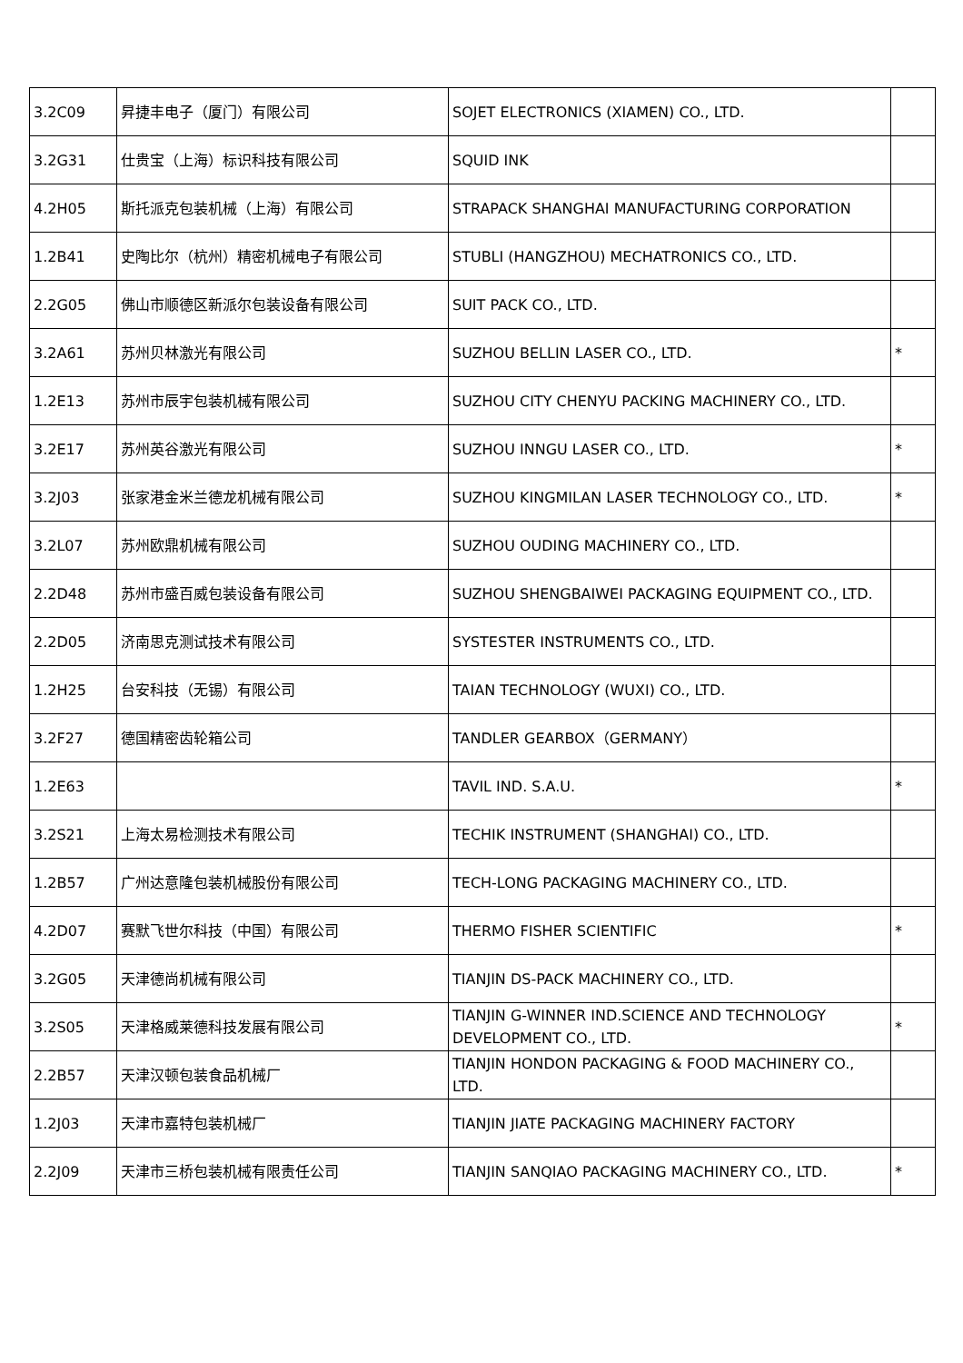| 3.2C09 | 昇捷丰电子（厦门）有限公司 | SOJET ELECTRONICS (XIAMEN) CO., LTD. | |
| 3.2G31 | 仕贵宝（上海）标识科技有限公司 | SQUID INK | |
| 4.2H05 | 斯托派克包装机械（上海）有限公司 | STRAPACK SHANGHAI MANUFACTURING CORPORATION | |
| 1.2B41 | 史陶比尔（杭州）精密机械电子有限公司 | STUBLI (HANGZHOU) MECHATRONICS CO., LTD. | |
| 2.2G05 | 佛山市顺德区新派尔包装设备有限公司 | SUIT PACK CO., LTD. | |
| 3.2A61 | 苏州贝林激光有限公司 | SUZHOU BELLIN LASER CO., LTD. | * |
| 1.2E13 | 苏州市辰宇包装机械有限公司 | SUZHOU CITY CHENYU PACKING MACHINERY CO., LTD. | |
| 3.2E17 | 苏州英谷激光有限公司 | SUZHOU INNGU LASER CO., LTD. | * |
| 3.2J03 | 张家港金米兰德龙机械有限公司 | SUZHOU KINGMILAN LASER TECHNOLOGY CO., LTD. | * |
| 3.2L07 | 苏州欧鼎机械有限公司 | SUZHOU OUDING MACHINERY CO., LTD. | |
| 2.2D48 | 苏州市盛百威包装设备有限公司 | SUZHOU SHENGBAIWEI PACKAGING EQUIPMENT CO., LTD. | |
| 2.2D05 | 济南思克测试技术有限公司 | SYSTESTER INSTRUMENTS CO., LTD. | |
| 1.2H25 | 台安科技（无锡）有限公司 | TAIAN TECHNOLOGY (WUXI) CO., LTD. | |
| 3.2F27 | 德国精密齿轮箱公司 | TANDLER GEARBOX（GERMANY） | |
| 1.2E63 | | TAVIL IND. S.A.U. | * |
| 3.2S21 | 上海太易检测技术有限公司 | TECHIK INSTRUMENT (SHANGHAI) CO., LTD. | |
| 1.2B57 | 广州达意隆包装机械股份有限公司 | TECH-LONG PACKAGING MACHINERY CO., LTD. | |
| 4.2D07 | 赛默飞世尔科技（中国）有限公司 | THERMO FISHER SCIENTIFIC | * |
| 3.2G05 | 天津德尚机械有限公司 | TIANJIN DS-PACK MACHINERY CO., LTD. | |
| 3.2S05 | 天津格威莱德科技发展有限公司 | TIANJIN G-WINNER IND.SCIENCE AND TECHNOLOGY DEVELOPMENT CO., LTD. | * |
| 2.2B57 | 天津汉顿包装食品机械厂 | TIANJIN HONDON PACKAGING & FOOD MACHINERY CO., LTD. | |
| 1.2J03 | 天津市嘉特包装机械厂 | TIANJIN JIATE PACKAGING MACHINERY FACTORY | |
| 2.2J09 | 天津市三桥包装机械有限责任公司 | TIANJIN SANQIAO PACKAGING MACHINERY CO., LTD. | * |